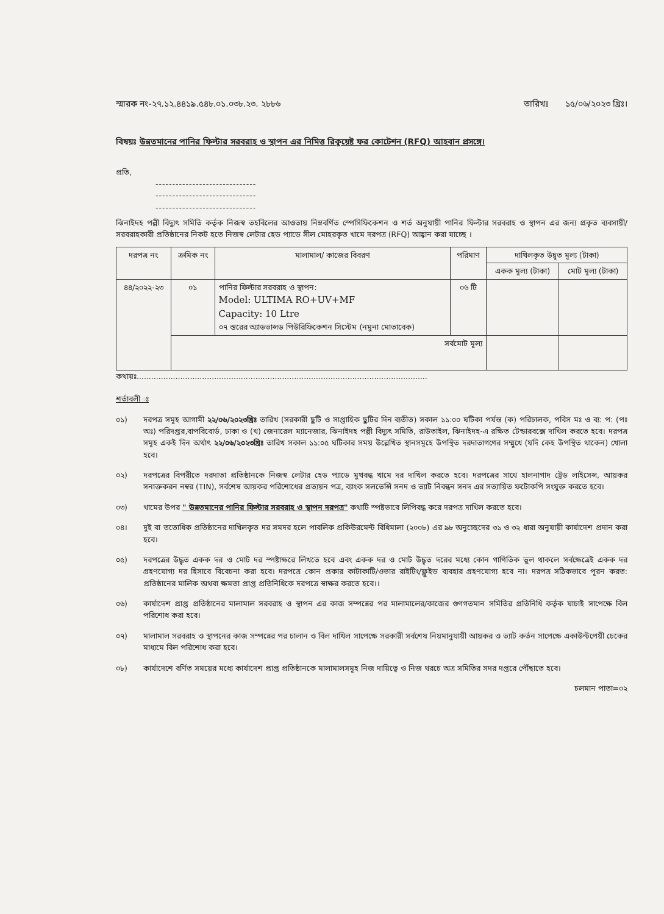স্মারক নং-২৭.১২.৪৪১৯.৫৪৮.০১.০৩৮.২৩. ২৮৮৬ তারিখঃ ১৫/০৬/২০২৩ খ্রিঃ।
বিষয়ঃ উন্নতমানের পানির ফিল্টার সরবরাহ ও স্থাপন এর নিমিত্ত রিকুয়েষ্ট ফর কোটেশন (RFQ) আহবান প্রসঙ্গে।
প্রতি,
------------------------------
------------------------------
------------------------------
ঝিনাইদহ পল্লী বিদ্যুৎ সমিতি কর্তৃক নিজস্ব তহবিলের আওতায় নিম্নবর্ণিত স্পেসিফিকেশন ও শর্ত অনুযায়ী পানির ফিল্টার সরবরাহ ও স্থাপন এর জন্য প্রকৃত ব্যবসায়ী/সরবরাহকারী প্রতিষ্ঠানের নিকট হতে নিজস্ব লেটার হেড প্যাডে সীল মোহরকৃত খামে দরপত্র (RFQ) আহ্বান করা যাচ্ছে ।
| দরপত্র নং | ক্রমিক নং | মালামাল/ কাজের বিবরণ | পরিমাণ | দাখিলকৃত উদ্বৃত মূল্য (টাকা) | |
| --- | --- | --- | --- | --- | --- |
| | | | | একক মূল্য (টাকা) | মোট মূল্য (টাকা) |
| ৪৪/২০২২-২৩ | ০১ | পানির ফিল্টার সরবরাহ ও স্থাপন: Model: ULTIMA RO+UV+MF Capacity: 10 Ltre ০৭ স্তরের অ্যাডভান্সড পিউরিফিকেশন সিস্টেম (নমুনা মোতাবেক) | ০৬ টি | | |
| | সর্বমোট মূল্য | | | | |
কথায়ঃ........................................................................................................................
শর্তাবলী ঃ
০১) দরপত্র সমূহ আগামী ২২/০৬/২০২৩খ্রিঃ তারিখ (সরকারী ছুটি ও সাপ্তাহিক ছুটির দিন ব্যতীত) সকাল ১১:০০ ঘটিকা পর্যন্ত (ক) পরিচালক, পবিস মঃ ও ব্য: প: (পঃ অঃ) পরিদপ্তর,বাপবিবোর্ড, ঢাকা ও (খ) জেনারেল ম্যানেজার, ঝিনাইদহ পল্লী বিদ্যুৎ সমিতি, রাউতাইল, ঝিনাইদহ-এ রক্ষিত টেন্ডারবক্সে দাখিল করতে হবে। দরপত্র সমূহ একই দিন অর্থাৎ ২২/০৬/২০২৩খ্রিঃ তারিখ সকাল ১১:০৫ ঘটিকার সময় উল্লেখিত স্থানসমূহে উপস্থিত দরদাতাগণের সম্মুখে (যদি কেহ উপস্থিত থাকেন) খোলা হবে।
০২) দরপত্রের বিপরীতে দরদাতা প্রতিষ্ঠানকে নিজস্ব লেটার হেড প্যাডে মুখবন্ধ খামে দর দাখিল করতে হবে। দরপত্রের সাথে হালনাগাদ ট্রেড লাইসেন্স, আয়কর সনাক্তকরন নম্বর (TIN), সর্বশেষ আয়কর পরিশোধের প্রত্যয়ন পত্র, ব্যাংক সলভেন্সি সনদ ও ভ্যাট নিবন্ধন সনদ এর সত্যায়িত ফটোকপি সংযুক্ত করতে হবে।
০৩) খামের উপর " উন্নতমানের পানির ফিল্টার সরবরাহ ও স্থাপন দরপত্র" কথাটি স্পষ্টভাবে লিপিবদ্ধ করে দরপত্র দাখিল করতে হবে।
০৪। দুই বা ততোধিক প্রতিষ্ঠানের দাখিলকৃত দর সমদর হলে পাবলিক প্রকিউরমেন্ট বিধিমালা (২০০৮) এর ৯৮ অনুচ্ছেদের ৩১ ও ৩২ ধারা অনুযায়ী কার্যাদেশ প্রদান করা হবে।
০৫) দরপত্রের উদ্ধৃত একক দর ও মোট দর স্পষ্টাক্ষরে লিখতে হবে এবং একক দর ও মোট উদ্ধৃত দরের মধ্যে কোন গাণিতিক ভুল থাকলে সর্বক্ষেত্রেই একক দর গ্রহণযোগ্য দর হিসাবে বিবেচনা করা হবে। দরপত্রে কোন প্রকার কাটাকাটি/ওভার রাইটিং/ফ্লুইড ব্যবহার গ্রহণযোগ্য হবে না। দরপত্র সঠিকভাবে পূরন করত: প্রতিষ্ঠানের মালিক অথবা ক্ষমতা প্রাপ্ত প্রতিনিধিকে দরপত্রে স্বাক্ষর করতে হবে।।
০৬) কার্যাদেশ প্রাপ্ত প্রতিষ্ঠানের মালামাল সরবরাহ ও স্থাপন এর কাজ সম্পন্নের পর মালামালের/কাজের গুণগতমান সমিতির প্রতিনিধি কর্তৃক যাচাই সাপেক্ষে বিল পরিশোধ করা হবে।
০৭) মালামাল সরবরাহ ও স্থাপনের কাজ সম্পন্নের পর চালান ও বিল দাখিল সাপেক্ষে সরকারী সর্বশেষ নিয়মানুযায়ী আয়কর ও ভ্যাট কর্তন সাপেক্ষে একাউন্টপেয়ী চেকের মাধ্যমে বিল পরিশোধ করা হবে।
০৮) কার্যাদেশে বর্ণিত সময়ের মধ্যে কার্যাদেশ প্রাপ্ত প্রতিষ্ঠানকে মালামালসমূহ নিজ দায়িত্বে ও নিজ খরচে অত্র সমিতির সদর দপ্তরে পৌঁছাতে হবে।
চলমান পাতা=০২